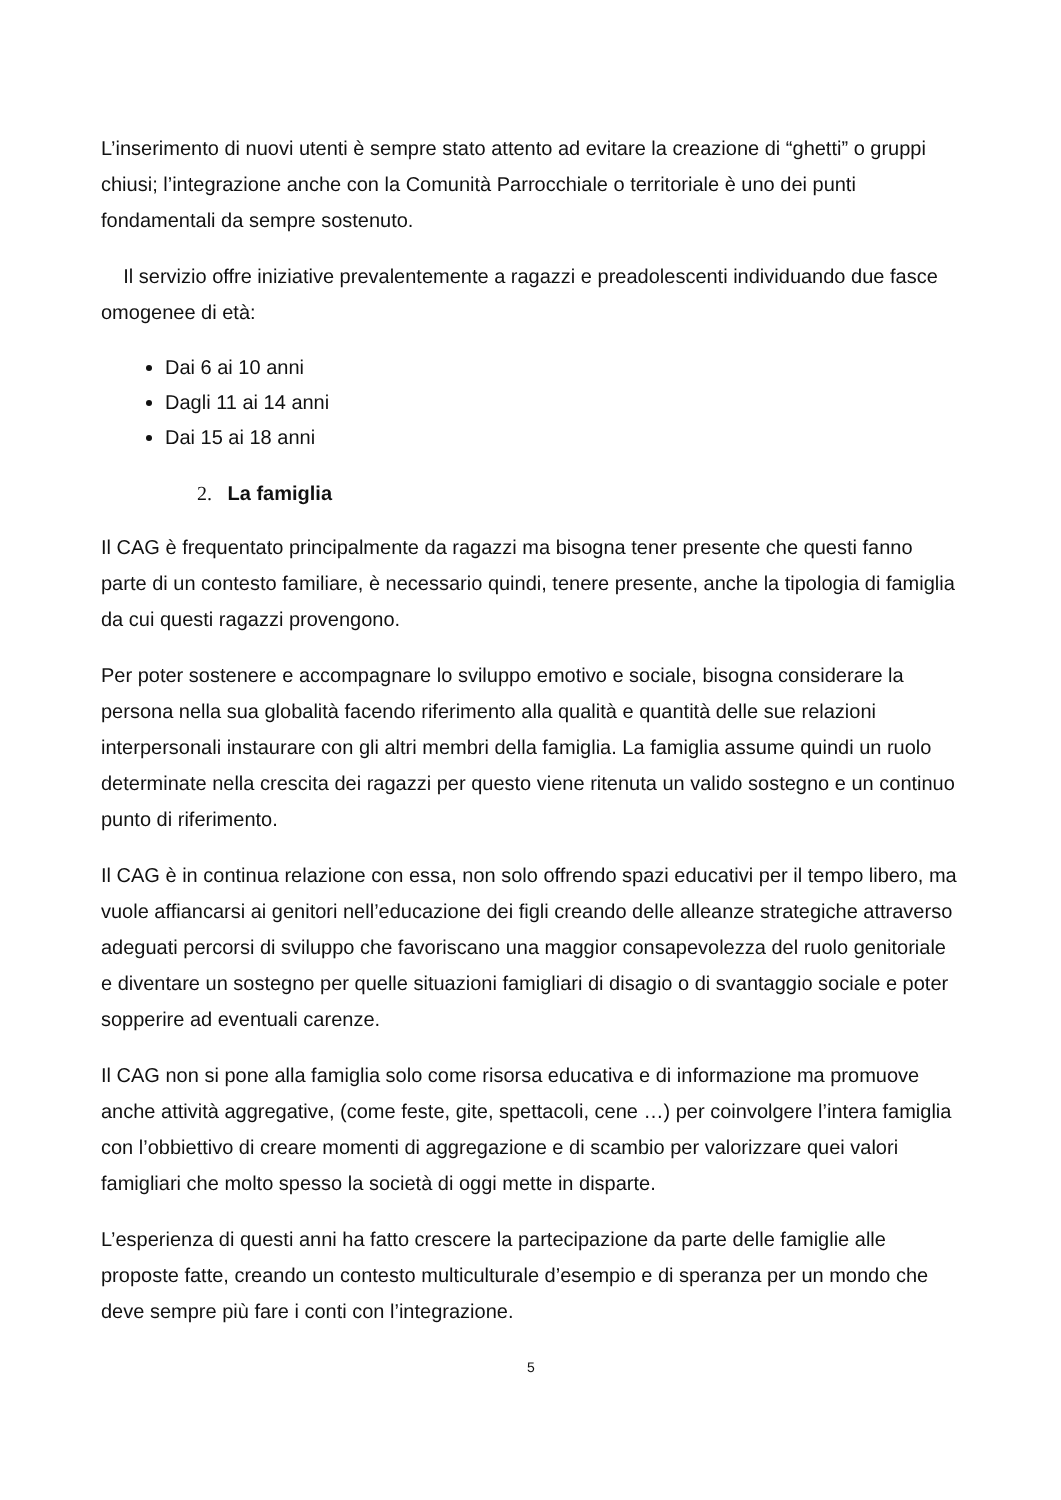L’inserimento di nuovi utenti è sempre stato attento ad evitare la creazione di “ghetti” o gruppi chiusi; l’integrazione anche con la Comunità Parrocchiale o territoriale è uno dei punti fondamentali da sempre sostenuto.
Il servizio offre iniziative prevalentemente a ragazzi e preadolescenti individuando due fasce omogenee di età:
Dai 6 ai 10 anni
Dagli 11 ai 14 anni
Dai 15 ai 18 anni
2. La famiglia
Il CAG è frequentato principalmente da ragazzi ma bisogna tener presente che questi fanno parte di un contesto familiare, è necessario quindi, tenere presente, anche la tipologia di famiglia da cui questi ragazzi provengono.
Per poter sostenere e accompagnare lo sviluppo emotivo e sociale, bisogna considerare la persona nella sua globalità facendo riferimento alla qualità e quantità delle sue relazioni interpersonali instaurare con gli altri membri della famiglia. La famiglia assume quindi un ruolo determinate nella crescita dei ragazzi per questo viene ritenuta un valido sostegno e un continuo punto di riferimento.
Il CAG è in continua relazione con essa, non solo offrendo spazi educativi per il tempo libero, ma vuole affiancarsi ai genitori nell’educazione dei figli creando delle alleanze strategiche attraverso adeguati percorsi di sviluppo che favoriscano una maggior consapevolezza del ruolo genitoriale e diventare un sostegno per quelle situazioni famigliari di disagio o di svantaggio sociale e poter sopperire ad eventuali carenze.
Il CAG non si pone alla famiglia solo come risorsa educativa e di informazione ma promuove anche attività aggregative, (come feste, gite, spettacoli, cene …) per coinvolgere l’intera famiglia con l’obbiettivo di creare momenti di aggregazione e di scambio per valorizzare quei valori famigliari che molto spesso la società di oggi mette in disparte.
L’esperienza di questi anni ha fatto crescere la partecipazione da parte delle famiglie alle proposte fatte, creando un contesto multiculturale d’esempio e di speranza per un mondo che deve sempre più fare i conti con l’integrazione.
5